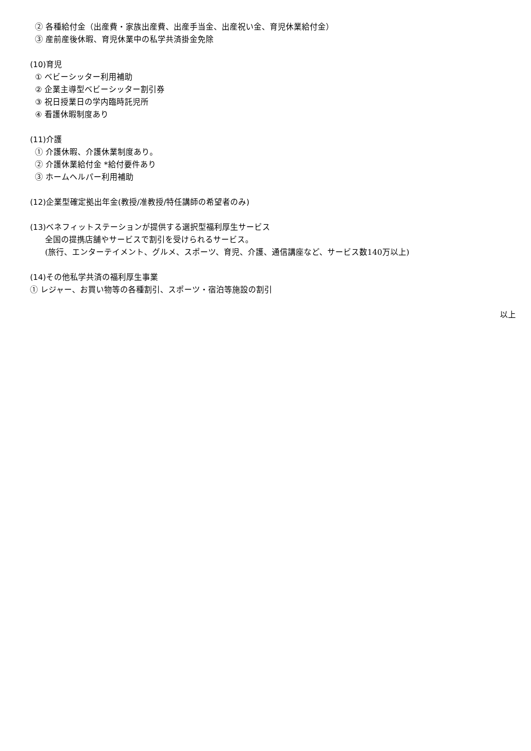② 各種給付金（出産費・家族出産費、出産手当金、出産祝い金、育児休業給付金）
③ 産前産後休暇、育児休業中の私学共済掛金免除
(10)育児
① ベビーシッター利用補助
② 企業主導型ベビーシッター割引券
③ 祝日授業日の学内臨時託児所
④ 看護休暇制度あり
(11)介護
① 介護休暇、介護休業制度あり。
② 介護休業給付金 *給付要件あり
③ ホームヘルパー利用補助
(12)企業型確定拠出年金(教授/准教授/特任講師の希望者のみ)
(13)ベネフィットステーションが提供する選択型福利厚生サービス
全国の提携店舗やサービスで割引を受けられるサービス。
(旅行、エンターテイメント、グルメ、スポーツ、育児、介護、通信講座など、サービス数140万以上)
(14)その他私学共済の福利厚生事業
① レジャー、お買い物等の各種割引、スポーツ・宿泊等施設の割引
以上